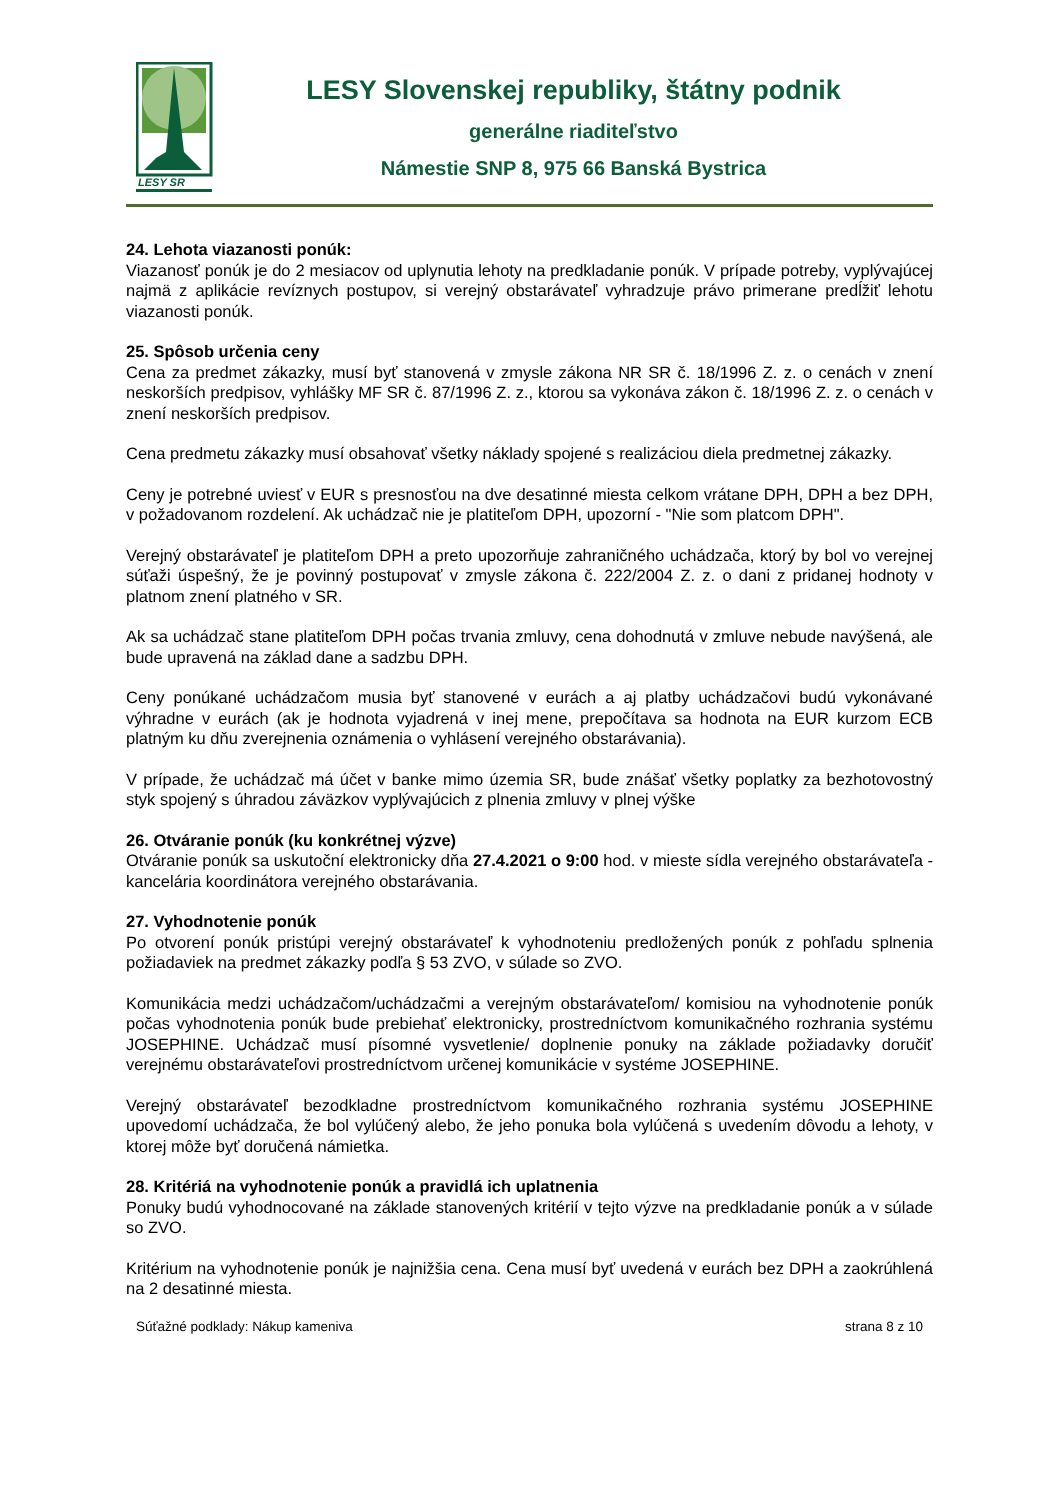LESY SR
LESY Slovenskej republiky, štátny podnik
generálne riaditeľstvo
Námestie SNP 8, 975 66 Banská Bystrica
24. Lehota viazanosti ponúk:
Viazanosť ponúk je do 2 mesiacov od uplynutia lehoty na predkladanie ponúk. V prípade potreby, vyplývajúcej najmä z aplikácie revíznych postupov, si verejný obstarávateľ vyhradzuje právo primerane predĺžiť lehotu viazanosti ponúk.
25. Spôsob určenia ceny
Cena za predmet zákazky, musí byť stanovená v zmysle zákona NR SR č. 18/1996 Z. z. o cenách v znení neskorších predpisov, vyhlášky MF SR č. 87/1996 Z. z., ktorou sa vykonáva zákon č. 18/1996 Z. z. o cenách v znení neskorších predpisov.
Cena predmetu zákazky musí obsahovať všetky náklady spojené s realizáciou diela predmetnej zákazky.
Ceny je potrebné uviesť v EUR s presnosťou na dve desatinné miesta celkom vrátane DPH, DPH a bez DPH, v požadovanom rozdelení. Ak uchádzač nie je platiteľom DPH, upozorní - "Nie som platcom DPH".
Verejný obstarávateľ je platiteľom DPH a preto upozorňuje zahraničného uchádzača, ktorý by bol vo verejnej súťaži úspešný, že je povinný postupovať v zmysle zákona č. 222/2004 Z. z. o dani z pridanej hodnoty v platnom znení platného v SR.
Ak sa uchádzač stane platiteľom DPH počas trvania zmluvy, cena dohodnutá v zmluve nebude navýšená, ale bude upravená na základ dane a sadzbu DPH.
Ceny ponúkané uchádzačom musia byť stanovené v eurách a aj platby uchádzačovi budú vykonávané výhradne v eurách (ak je hodnota vyjadrená v inej mene, prepočítava sa hodnota na EUR kurzom ECB platným ku dňu zverejnenia oznámenia o vyhlásení verejného obstarávania).
V prípade, že uchádzač má účet v banke mimo územia SR, bude znášať všetky poplatky za bezhotovostný styk spojený s úhradou záväzkov vyplývajúcich z plnenia zmluvy v plnej výške
26. Otváranie ponúk (ku konkrétnej výzve)
Otváranie ponúk sa uskutoční elektronicky dňa 27.4.2021 o 9:00 hod. v mieste sídla verejného obstarávateľa - kancelária koordinátora verejného obstarávania.
27. Vyhodnotenie ponúk
Po otvorení ponúk pristúpi verejný obstarávateľ k vyhodnoteniu predložených ponúk z pohľadu splnenia požiadaviek na predmet zákazky podľa § 53 ZVO, v súlade so ZVO.
Komunikácia medzi uchádzačom/uchádzačmi a verejným obstarávateľom/ komisiou na vyhodnotenie ponúk počas vyhodnotenia ponúk bude prebiehať elektronicky, prostredníctvom komunikačného rozhrania systému JOSEPHINE. Uchádzač musí písomné vysvetlenie/ doplnenie ponuky na základe požiadavky doručiť verejnému obstarávateľovi prostredníctvom určenej komunikácie v systéme JOSEPHINE.
Verejný obstarávateľ bezodkladne prostredníctvom komunikačného rozhrania systému JOSEPHINE upovedomí uchádzača, že bol vylúčený alebo, že jeho ponuka bola vylúčená s uvedením dôvodu a lehoty, v ktorej môže byť doručená námietka.
28. Kritériá na vyhodnotenie ponúk a pravidlá ich uplatnenia
Ponuky budú vyhodnocované na základe stanovených kritérií v tejto výzve na predkladanie ponúk a v súlade so ZVO.
Kritérium na vyhodnotenie ponúk je najnižšia cena. Cena musí byť uvedená v eurách bez DPH a zaokrúhlená na 2 desatinné miesta.
Súťažné podklady: Nákup kameniva strana 8 z 10